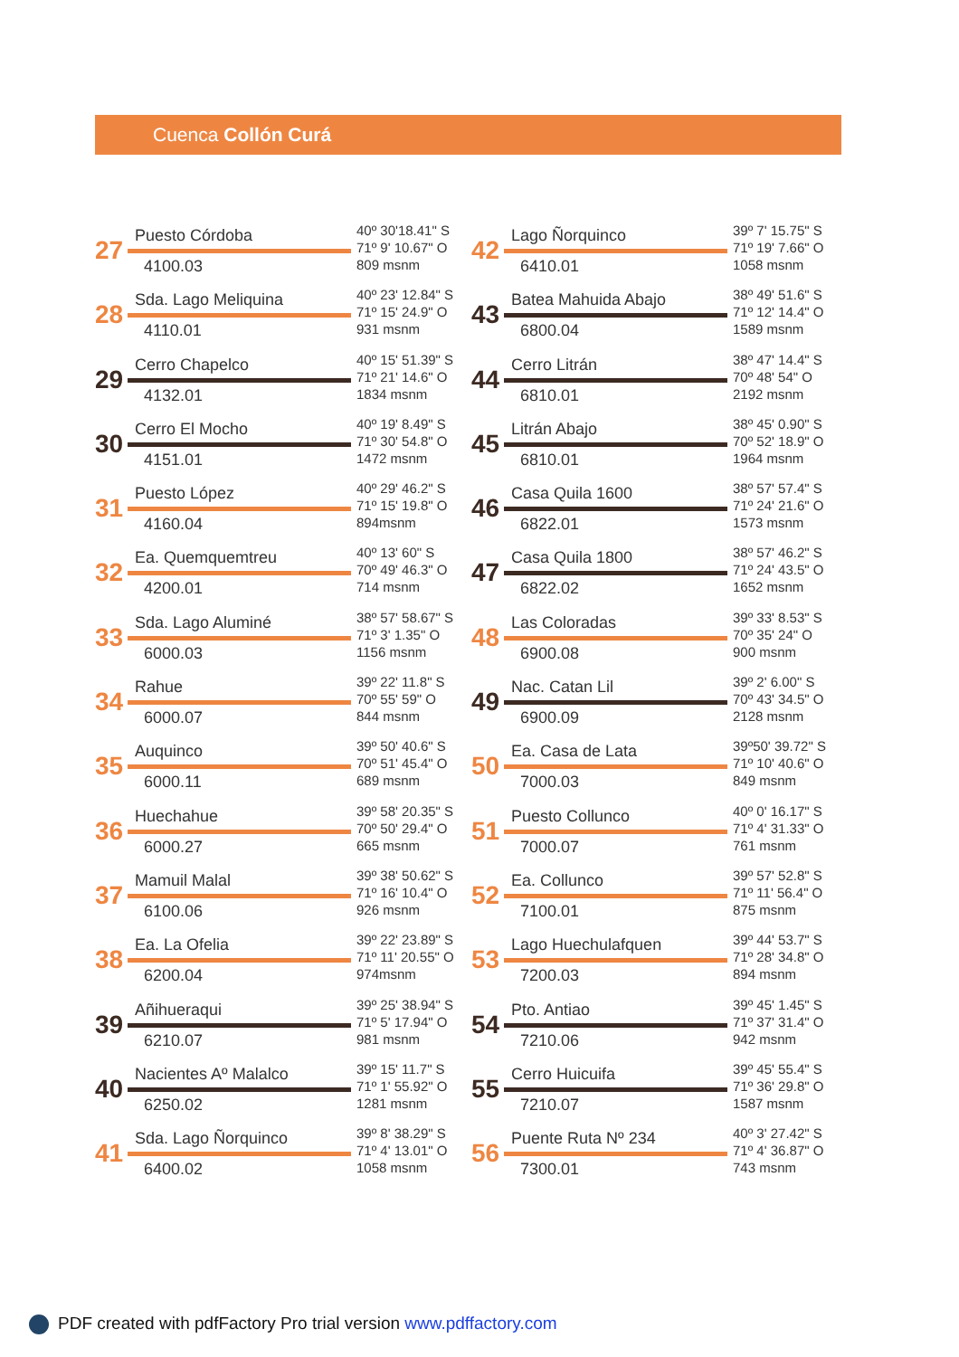Cuenca Collón Curá
27
Puesto Córdoba
4100.03
40º 30'18.41" S
71º 9' 10.67" O
809 msnm
28
Sda. Lago Meliquina
4110.01
40º 23' 12.84" S
71º 15' 24.9" O
931 msnm
29
Cerro Chapelco
4132.01
40º 15' 51.39" S
71º 21' 14.6" O
1834 msnm
30
Cerro El Mocho
4151.01
40º 19' 8.49" S
71º 30' 54.8" O
1472 msnm
31
Puesto López
4160.04
40º 29' 46.2" S
71º 15' 19.8" O
894msnm
32
Ea. Quemquemtreu
4200.01
40º 13' 60" S
70º 49' 46.3" O
714 msnm
33
Sda. Lago Aluminé
6000.03
38º 57' 58.67" S
71º 3' 1.35" O
1156 msnm
34
Rahue
6000.07
39º 22' 11.8" S
70º 55' 59" O
844 msnm
35
Auquinco
6000.11
39º 50' 40.6" S
70º 51' 45.4" O
689 msnm
36
Huechahue
6000.27
39º 58' 20.35" S
70º 50' 29.4" O
665 msnm
37
Mamuil Malal
6100.06
39º 38' 50.62" S
71º 16' 10.4" O
926 msnm
38
Ea. La Ofelia
6200.04
39º 22' 23.89" S
71º 11' 20.55" O
974msnm
39
Añihueraqui
6210.07
39º 25' 38.94" S
71º 5' 17.94" O
981 msnm
40
Nacientes Aº Malalco
6250.02
39º 15' 11.7" S
71º 1' 55.92" O
1281 msnm
41
Sda. Lago Ñorquinco
6400.02
39º 8' 38.29" S
71º 4' 13.01" O
1058 msnm
42
Lago Ñorquinco
6410.01
39º 7' 15.75" S
71º 19' 7.66" O
1058 msnm
43
Batea Mahuida Abajo
6800.04
38º 49' 51.6" S
71º 12' 14.4" O
1589 msnm
44
Cerro Litrán
6810.01
38º 47' 14.4" S
70º 48' 54" O
2192 msnm
45
Litrán Abajo
6810.01
38º 45' 0.90" S
70º 52' 18.9" O
1964 msnm
46
Casa Quila 1600
6822.01
38º 57' 57.4" S
71º 24' 21.6" O
1573 msnm
47
Casa Quila 1800
6822.02
38º 57' 46.2" S
71º 24' 43.5" O
1652 msnm
48
Las Coloradas
6900.08
39º 33' 8.53" S
70º 35' 24" O
900 msnm
49
Nac. Catan Lil
6900.09
39º 2' 6.00" S
70º 43' 34.5" O
2128 msnm
50
Ea. Casa de Lata
7000.03
39º50' 39.72" S
71º 10' 40.6" O
849 msnm
51
Puesto Collunco
7000.07
40º 0' 16.17" S
71º 4' 31.33" O
761 msnm
52
Ea. Collunco
7100.01
39º 57' 52.8" S
71º 11' 56.4" O
875 msnm
53
Lago Huechulafquen
7200.03
39º 44' 53.7" S
71º 28' 34.8" O
894 msnm
54
Pto. Antiao
7210.06
39º 45' 1.45" S
71º 37' 31.4" O
942 msnm
55
Cerro Huicuifa
7210.07
39º 45' 55.4" S
71º 36' 29.8" O
1587 msnm
56
Puente Ruta Nº 234
7300.01
40º 3' 27.42" S
71º 4' 36.87" O
743 msnm
PDF created with pdfFactory Pro trial version www.pdffactory.com